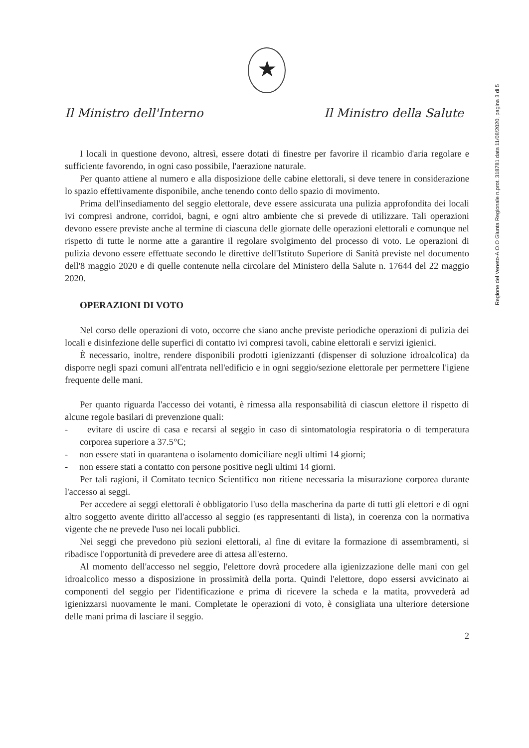★
Il Ministro dell'Interno Il Ministro della Salute
Regione del Veneto-A.O.O Giunta Regionale n.prot. 318781 data 11/08/2020, pagina 3 di 5
I locali in questione devono, altresì, essere dotati di finestre per favorire il ricambio d'aria regolare e sufficiente favorendo, in ogni caso possibile, l'aerazione naturale.
Per quanto attiene al numero e alla disposizione delle cabine elettorali, si deve tenere in considerazione lo spazio effettivamente disponibile, anche tenendo conto dello spazio di movimento.
Prima dell'insediamento del seggio elettorale, deve essere assicurata una pulizia approfondita dei locali ivi compresi androne, corridoi, bagni, e ogni altro ambiente che si prevede di utilizzare. Tali operazioni devono essere previste anche al termine di ciascuna delle giornate delle operazioni elettorali e comunque nel rispetto di tutte le norme atte a garantire il regolare svolgimento del processo di voto. Le operazioni di pulizia devono essere effettuate secondo le direttive dell'Istituto Superiore di Sanità previste nel documento dell'8 maggio 2020 e di quelle contenute nella circolare del Ministero della Salute n. 17644 del 22 maggio 2020.
OPERAZIONI DI VOTO
Nel corso delle operazioni di voto, occorre che siano anche previste periodiche operazioni di pulizia dei locali e disinfezione delle superfici di contatto ivi compresi tavoli, cabine elettorali e servizi igienici.
È necessario, inoltre, rendere disponibili prodotti igienizzanti (dispenser di soluzione idroalcolica) da disporre negli spazi comuni all'entrata nell'edificio e in ogni seggio/sezione elettorale per permettere l'igiene frequente delle mani.
Per quanto riguarda l'accesso dei votanti, è rimessa alla responsabilità di ciascun elettore il rispetto di alcune regole basilari di prevenzione quali:
- evitare di uscire di casa e recarsi al seggio in caso di sintomatologia respiratoria o di temperatura corporea superiore a 37.5°C;
- non essere stati in quarantena o isolamento domiciliare negli ultimi 14 giorni;
- non essere stati a contatto con persone positive negli ultimi 14 giorni.
Per tali ragioni, il Comitato tecnico Scientifico non ritiene necessaria la misurazione corporea durante l'accesso ai seggi.
Per accedere ai seggi elettorali è obbligatorio l'uso della mascherina da parte di tutti gli elettori e di ogni altro soggetto avente diritto all'accesso al seggio (es rappresentanti di lista), in coerenza con la normativa vigente che ne prevede l'uso nei locali pubblici.
Nei seggi che prevedono più sezioni elettorali, al fine di evitare la formazione di assembramenti, si ribadisce l'opportunità di prevedere aree di attesa all'esterno.
Al momento dell'accesso nel seggio, l'elettore dovrà procedere alla igienizzazione delle mani con gel idroalcolico messo a disposizione in prossimità della porta. Quindi l'elettore, dopo essersi avvicinato ai componenti del seggio per l'identificazione e prima di ricevere la scheda e la matita, provvederà ad igienizzarsi nuovamente le mani. Completate le operazioni di voto, è consigliata una ulteriore detersione delle mani prima di lasciare il seggio.
2